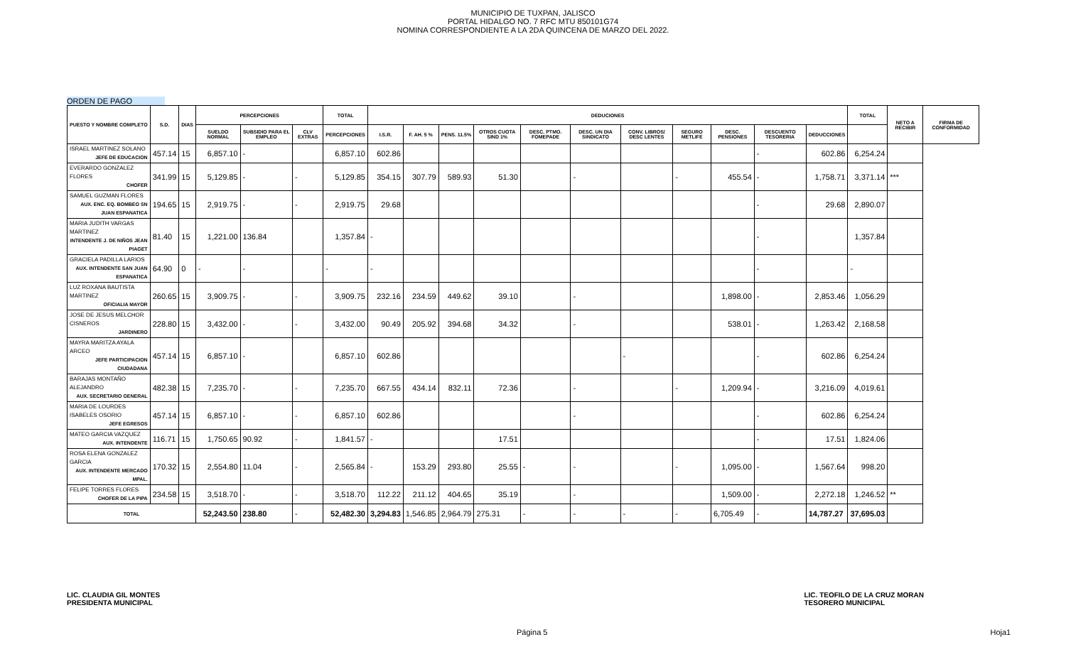MUNICIPIO DE TUXPAN, JALISCO
PORTAL HIDALGO NO. 7 RFC MTU 850101G74
NOMINA CORRESPONDIENTE A LA 2DA QUINCENA DE MARZO DEL 2022.
ORDEN DE PAGO
| PUESTO Y NOMBRE COMPLETO | S.D. | DIAS | PERCEPCIONES | | | TOTAL | DEDUCIONES | | | | | | | | | | | TOTAL | NETO A RECIBIR | FIRMA DE CONFORMIDAD |
| --- | --- | --- | --- | --- | --- | --- | --- | --- | --- | --- | --- | --- | --- | --- | --- | --- | --- | --- | --- | --- |
| | | | SUELDO NORMAL | SUBSIDIO PARA EL EMPLEO | CLV EXTRAS | PERCEPCIONES | I.S.R. | F. AH. 5 % | PENS. 11.5% | OTROS CUOTA SIND 1% | DESC. PTMO. FOMEPADE | DESC. UN DIA SINDICATO | CONV. LIBROS/ DESC LENTES | SEGURO METLIFE | DESC. PENSIONES | DESCUENTO TESORERIA | DEDUCCIONES | | | |
| ISRAEL MARTINEZ SOLANO JEFE DE EDUCACION | 457.14 | 15 | 6,857.10 | - | | 6,857.10 | 602.86 | | | | | | | | | - | 602.86 | 6,254.24 | | |
| EVERARDO GONZALEZ FLORES CHOFER | 341.99 | 15 | 5,129.85 | - | - | 5,129.85 | 354.15 | 307.79 | 589.93 | 51.30 | | - | | - | 455.54 | - | 1,758.71 | 3,371.14 | *** | |
| SAMUEL GUZMAN FLORES AUX. ENC. EQ. BOMBEO SN JUAN ESPANATICA | 194.65 | 15 | 2,919.75 | - | - | 2,919.75 | 29.68 | | | | | | | | | - | 29.68 | 2,890.07 | | |
| MARIA JUDITH VARGAS MARTINEZ INTENDENTE J. DE NIÑOS JEAN PIAGET | 81.40 | 15 | 1,221.00 | 136.84 | | 1,357.84 | - | | | | | | | | | - | | 1,357.84 | | |
| GRACIELA PADILLA LARIOS AUX. INTENDENTE SAN JUAN ESPANATICA | 64.90 | 0 | - | - | | - | - | | | | | | | | | - | | - | | |
| LUZ ROXANA BAUTISTA MARTINEZ OFICIALIA MAYOR | 260.65 | 15 | 3,909.75 | - | - | 3,909.75 | 232.16 | 234.59 | 449.62 | 39.10 | | - | | | 1,898.00 | - | 2,853.46 | 1,056.29 | | |
| JOSE DE JESUS MELCHOR CISNEROS JARDINERO | 228.80 | 15 | 3,432.00 | - | - | 3,432.00 | 90.49 | 205.92 | 394.68 | 34.32 | | - | | | 538.01 | - | 1,263.42 | 2,168.58 | | |
| MAYRA MARITZA AYALA ARCEO JEFE PARTICIPACION CIUDADANA | 457.14 | 15 | 6,857.10 | - | | 6,857.10 | 602.86 | | | | | | - | | | - | 602.86 | 6,254.24 | | |
| BARAJAS MONTAÑO ALEJANDRO AUX. SECRETARIO GENERAL | 482.38 | 15 | 7,235.70 | - | - | 7,235.70 | 667.55 | 434.14 | 832.11 | 72.36 | | - | | - | 1,209.94 | - | 3,216.09 | 4,019.61 | | |
| MARIA DE LOURDES ISABELES OSORIO JEFE EGRESOS | 457.14 | 15 | 6,857.10 | - | - | 6,857.10 | 602.86 | | | | | - | | | | - | 602.86 | 6,254.24 | | |
| MATEO GARCIA VAZQUEZ AUX. INTENDENTE | 116.71 | 15 | 1,750.65 | 90.92 | - | 1,841.57 | - | | | 17.51 | | | | | | - | 17.51 | 1,824.06 | | |
| ROSA ELENA GONZALEZ GARCIA AUX. INTENDENTE MERCADO MPAL. | 170.32 | 15 | 2,554.80 | 11.04 | - | 2,565.84 | - | 153.29 | 293.80 | 25.55 | - | - | | - | 1,095.00 | - | 1,567.64 | 998.20 | | |
| FELIPE TORRES FLORES CHOFER DE LA PIPA | 234.58 | 15 | 3,518.70 | - | - | 3,518.70 | 112.22 | 211.12 | 404.65 | 35.19 | | - | | | 1,509.00 | - | 2,272.18 | 1,246.52 | ** | |
| TOTAL | | | 52,243.50 | 238.80 | - | 52,482.30 | 3,294.83 | 1,546.85 | 2,964.79 | 275.31 | - | - | - | - | 6,705.49 | - | 14,787.27 | 37,695.03 | | |
LIC. CLAUDIA GIL MONTES
PRESIDENTA MUNICIPAL
LIC. TEOFILO DE LA CRUZ MORAN
TESORERO MUNICIPAL
Página 5 Hoja1